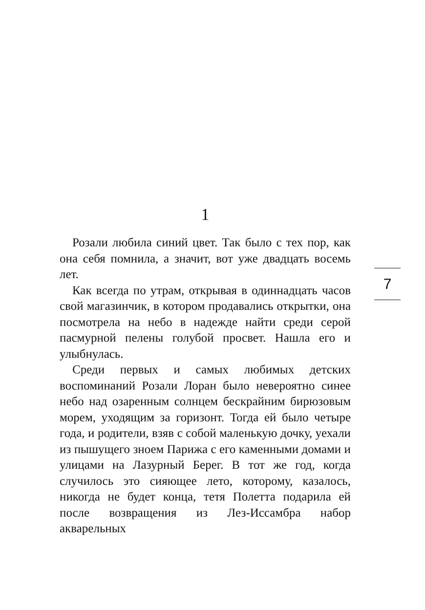1
Розали любила синий цвет. Так было с тех пор, как она себя помнила, а значит, вот уже двадцать восемь лет.
Как всегда по утрам, открывая в одиннадцать часов свой магазинчик, в котором продавались открытки, она посмотрела на небо в надежде найти среди серой пасмурной пелены голубой просвет. Нашла его и улыбнулась.
Среди первых и самых любимых детских воспоминаний Розали Лоран было невероятно синее небо над озаренным солнцем бескрайним бирюзовым морем, уходящим за горизонт. Тогда ей было четыре года, и родители, взяв с собой маленькую дочку, уехали из пышущего зноем Парижа с его каменными домами и улицами на Лазурный Берег. В тот же год, когда случилось это сияющее лето, которому, казалось, никогда не будет конца, тетя Полетта подарила ей после возвращения из Лез-Иссамбра набор акварельных
7